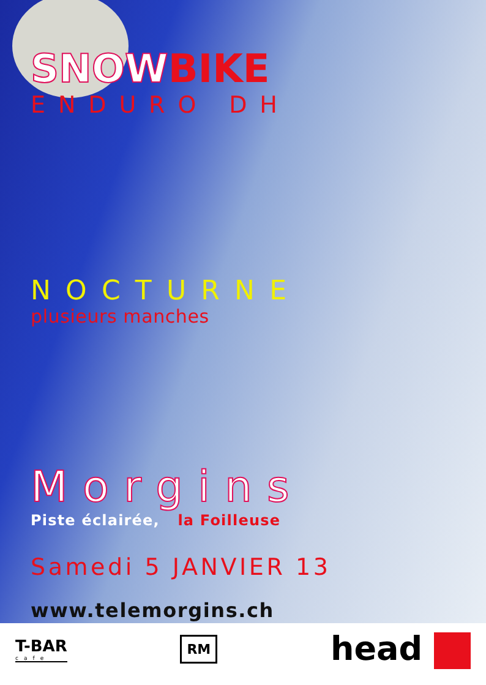SNOWBIKE
ENDURO DH
NOCTURNE
plusieurs manches
Morgins
Piste éclairée, la Foilleuse
Samedi 5 JANVIER 13
www.telemorgins.ch
T-BAR
cafe
RM
head